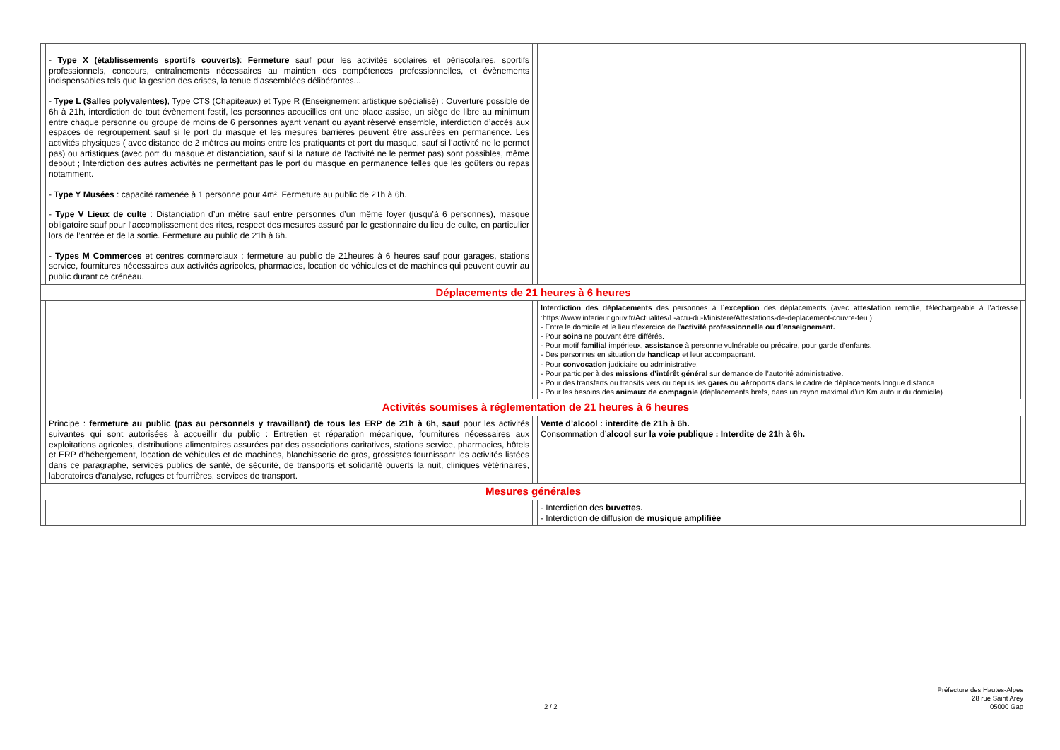| | - Type X (établissements sportifs couverts) : Fermeture sauf pour les activités scolaires et périscolaires, sportifs professionnels, concours, entraînements nécessaires au maintien des compétences professionnelles, et évènements indispensables tels que la gestion des crises, la tenue d’assemblées délibérantes... - Type L (Salles polyvalentes) , Type CTS (Chapiteaux) et Type R (Enseignement artistique spécialisé) : Ouverture possible de 6h à 21h, interdiction de tout évènement festif, les personnes accueillies ont une place assise, un siège de libre au minimum entre chaque personne ou groupe de moins de 6 personnes ayant venant ou ayant réservé ensemble, interdiction d’accès aux espaces de regroupement sauf si le port du masque et les mesures barrières peuvent être assurées en permanence. Les activités physiques ( avec distance de 2 mètres au moins entre les pratiquants et port du masque, sauf si l’activité ne le permet pas) ou artistiques (avec port du masque et distanciation, sauf si la nature de l’activité ne le permet pas) sont possibles, même debout ; Interdiction des autres activités ne permettant pas le port du masque en permanence telles que les goûters ou repas notamment. - Type Y Musées : capacité ramenée à 1 personne pour 4m². Fermeture au public de 21h à 6h. - Type V Lieux de culte : Distanciation d’un mètre sauf entre personnes d’un même foyer (jusqu’à 6 personnes), masque obligatoire sauf pour l’accomplissement des rites, respect des mesures assuré par le gestionnaire du lieu de culte, en particulier lors de l’entrée et de la sortie. Fermeture au public de 21h à 6h. - Types M Commerces et centres commerciaux : fermeture au public de 21heures à 6 heures sauf pour garages, stations service, fournitures nécessaires aux activités agricoles, pharmacies, location de véhicules et de machines qui peuvent ouvrir au public durant ce créneau. | | | |
| Déplacements de 21 heures à 6 heures | | | | |
| | | | Interdiction des déplacements des personnes à l’exception des déplacements (avec attestation remplie, téléchargeable à l’adresse :https://www.interieur.gouv.fr/Actualites/L-actu-du-Ministere/Attestations-de-deplacement-couvre-feu ): - Entre le domicile et le lieu d’exercice de l’ activité professionnelle ou d’enseignement. - Pour soins ne pouvant être différés. - Pour motif familial impérieux, assistance à personne vulnérable ou précaire, pour garde d’enfants. - Des personnes en situation de handicap et leur accompagnant. - Pour convocation judiciaire ou administrative. - Pour participer à des missions d’intérêt général sur demande de l’autorité administrative. - Pour des transferts ou transits vers ou depuis les gares ou aéroports dans le cadre de déplacements longue distance. - Pour les besoins des animaux de compagnie (déplacements brefs, dans un rayon maximal d’un Km autour du domicile). | |
| | Activités soumises à réglementation de 21 heures à 6 heures | | | |
| | Principe : fermeture au public (pas au personnels y travaillant) de tous les ERP de 21h à 6h, sauf pour les activités suivantes qui sont autorisées à accueillir du public : Entretien et réparation mécanique, fournitures nécessaires aux exploitations agricoles, distributions alimentaires assurées par des associations caritatives, stations service, pharmacies, hôtels et ERP d’hébergement, location de véhicules et de machines, blanchisserie de gros, grossistes fournissant les activités listées dans ce paragraphe, services publics de santé, de sécurité, de transports et solidarité ouverts la nuit, cliniques vétérinaires, laboratoires d’analyse, refuges et fourrières, services de transport. | | Vente d’alcool : interdite de 21h à 6h. Consommation d’ alcool sur la voie publique : Interdite de 21h à 6h. | |
| Mesures générales | | | | |
| | | | - Interdiction des buvettes. - Interdiction de diffusion de musique amplifiée | |
2 / 2
Préfecture des Hautes-Alpes
28 rue Saint Arey
05000 Gap